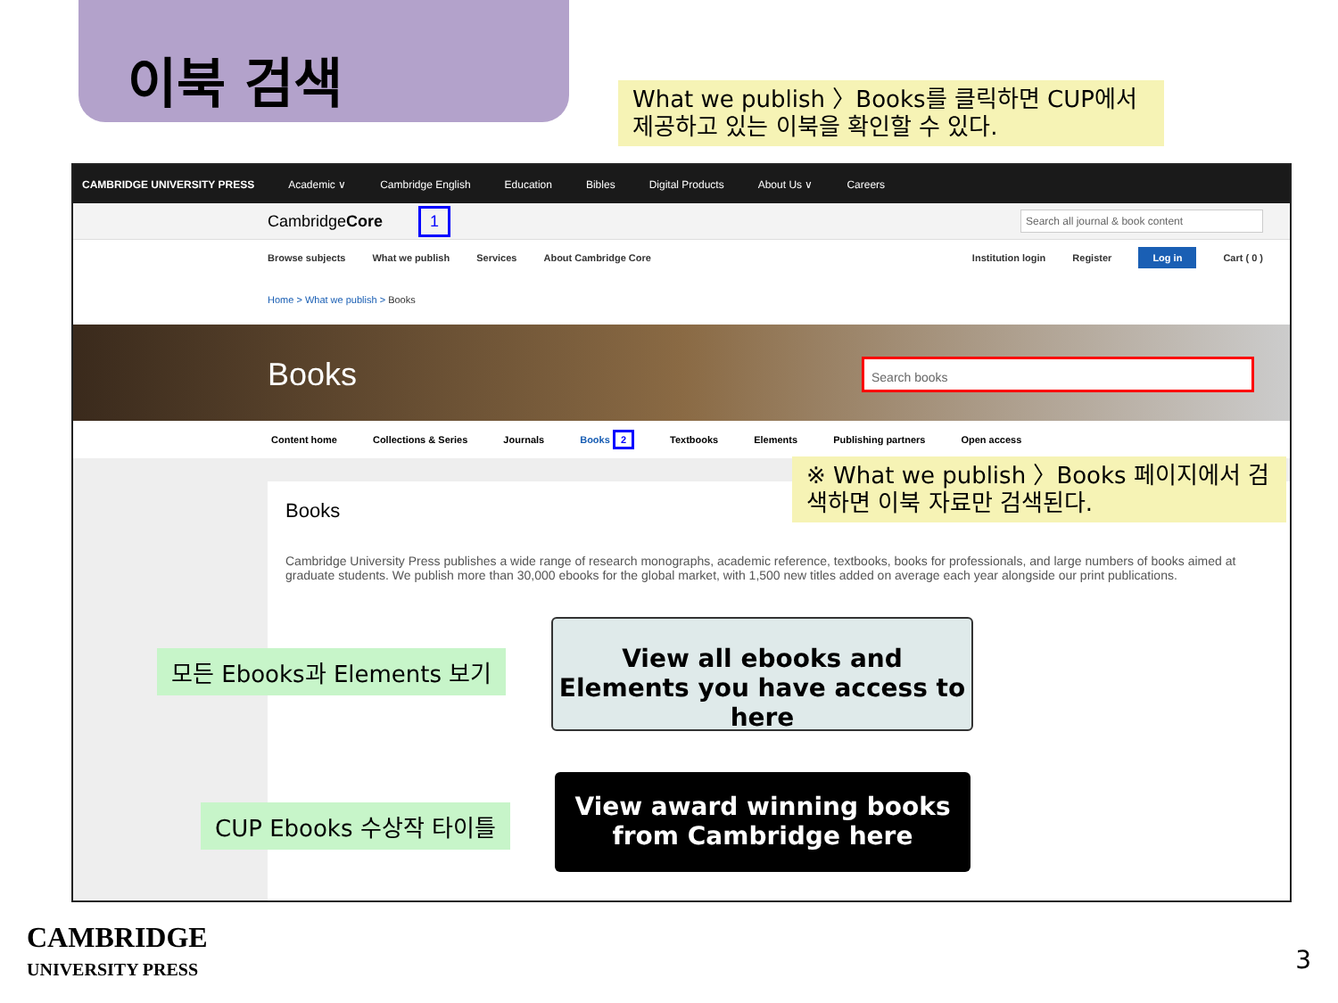이북 검색
What we publish 〉Books를 클릭하면 CUP에서 제공하고 있는 이북을 확인할 수 있다.
CAMBRIDGE UNIVERSITY PRESS Academic ∨ Cambridge English Education Bibles Digital Products About Us ∨ Careers
Cambridge Core 1
Search all journal & book content
Browse subjects What we publish Services About Cambridge Core Institution login Register Log in Cart ( 0 )
Home > What we publish > Books
Books
Search books
Content home Collections & Series Journals Books 2 Textbooks Elements Publishing partners Open access
Books
Cambridge University Press publishes a wide range of research monographs, academic reference, textbooks, books for professionals, and large numbers of books aimed at graduate students. We publish more than 30,000 ebooks for the global market, with 1,500 new titles added on average each year alongside our print publications.
※ What we publish 〉Books 페이지에서 검색하면 이북 자료만 검색된다.
View all ebooks and Elements you have access to here
View award winning books from Cambridge here
모든 Ebooks과 Elements 보기
CUP Ebooks 수상작 타이틀
CAMBRIDGE
UNIVERSITY PRESS
3